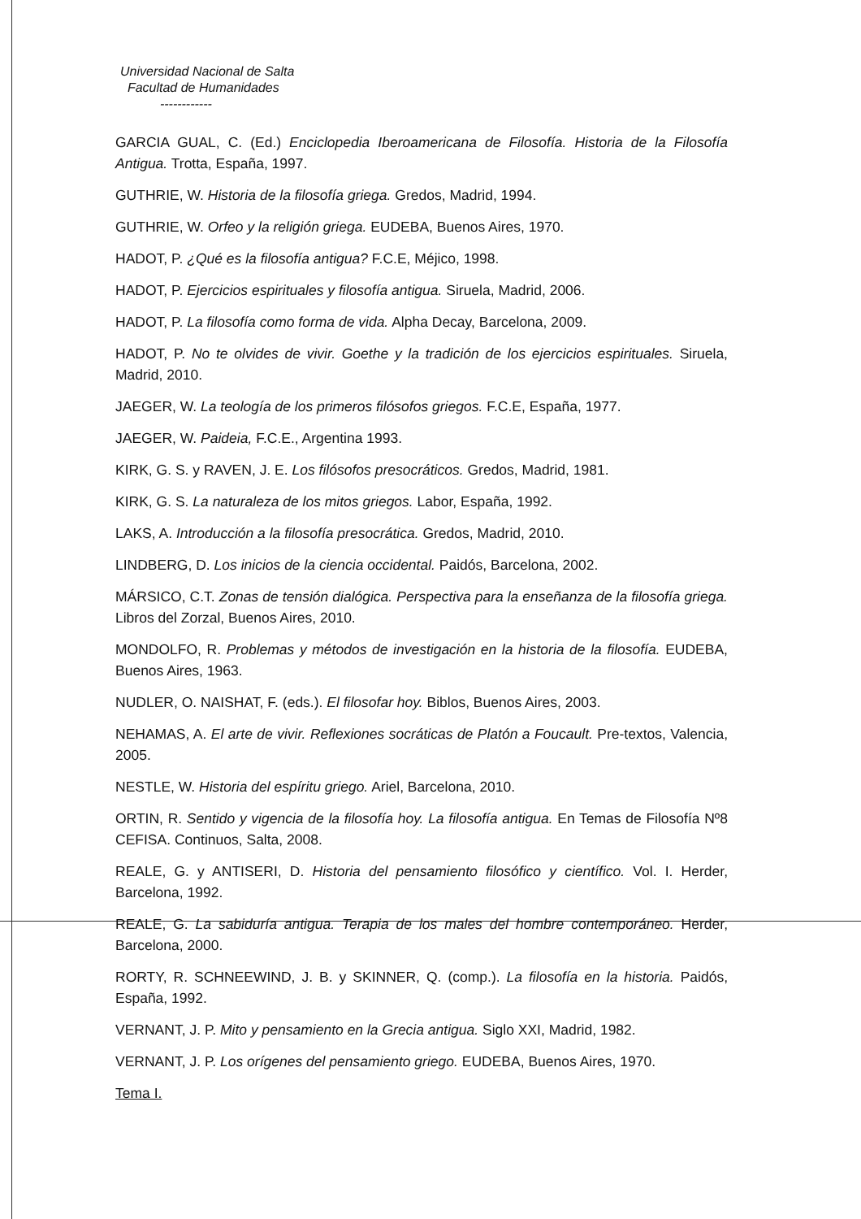Universidad Nacional de Salta
Facultad de Humanidades
------------
GARCIA GUAL, C. (Ed.) Enciclopedia Iberoamericana de Filosofía. Historia de la Filosofía Antigua. Trotta, España, 1997.
GUTHRIE, W. Historia de la filosofía griega. Gredos, Madrid, 1994.
GUTHRIE, W. Orfeo y la religión griega. EUDEBA, Buenos Aires, 1970.
HADOT, P. ¿Qué es la filosofía antigua? F.C.E, Méjico, 1998.
HADOT, P. Ejercicios espirituales y filosofía antigua. Siruela, Madrid, 2006.
HADOT, P. La filosofía como forma de vida. Alpha Decay, Barcelona, 2009.
HADOT, P. No te olvides de vivir. Goethe y la tradición de los ejercicios espirituales. Siruela, Madrid, 2010.
JAEGER, W. La teología de los primeros filósofos griegos. F.C.E, España, 1977.
JAEGER, W. Paideia, F.C.E., Argentina 1993.
KIRK, G. S. y RAVEN, J. E. Los filósofos presocráticos. Gredos, Madrid, 1981.
KIRK, G. S. La naturaleza de los mitos griegos. Labor, España, 1992.
LAKS, A. Introducción a la filosofía presocrática. Gredos, Madrid, 2010.
LINDBERG, D. Los inicios de la ciencia occidental. Paidós, Barcelona, 2002.
MÁRSICO, C.T. Zonas de tensión dialógica. Perspectiva para la enseñanza de la filosofía griega. Libros del Zorzal, Buenos Aires, 2010.
MONDOLFO, R. Problemas y métodos de investigación en la historia de la filosofía. EUDEBA, Buenos Aires, 1963.
NUDLER, O. NAISHAT, F. (eds.). El filosofar hoy. Biblos, Buenos Aires, 2003.
NEHAMAS, A. El arte de vivir. Reflexiones socráticas de Platón a Foucault. Pre-textos, Valencia, 2005.
NESTLE, W. Historia del espíritu griego. Ariel, Barcelona, 2010.
ORTIN, R. Sentido y vigencia de la filosofía hoy. La filosofía antigua. En Temas de Filosofía Nº8 CEFISA. Continuos, Salta, 2008.
REALE, G. y ANTISERI, D. Historia del pensamiento filosófico y científico. Vol. I. Herder, Barcelona, 1992.
REALE, G. La sabiduría antigua. Terapia de los males del hombre contemporáneo. Herder, Barcelona, 2000.
RORTY, R. SCHNEEWIND, J. B. y SKINNER, Q. (comp.). La filosofía en la historia. Paidós, España, 1992.
VERNANT, J. P. Mito y pensamiento en la Grecia antigua. Siglo XXI, Madrid, 1982.
VERNANT, J. P. Los orígenes del pensamiento griego. EUDEBA, Buenos Aires, 1970.
Tema I.